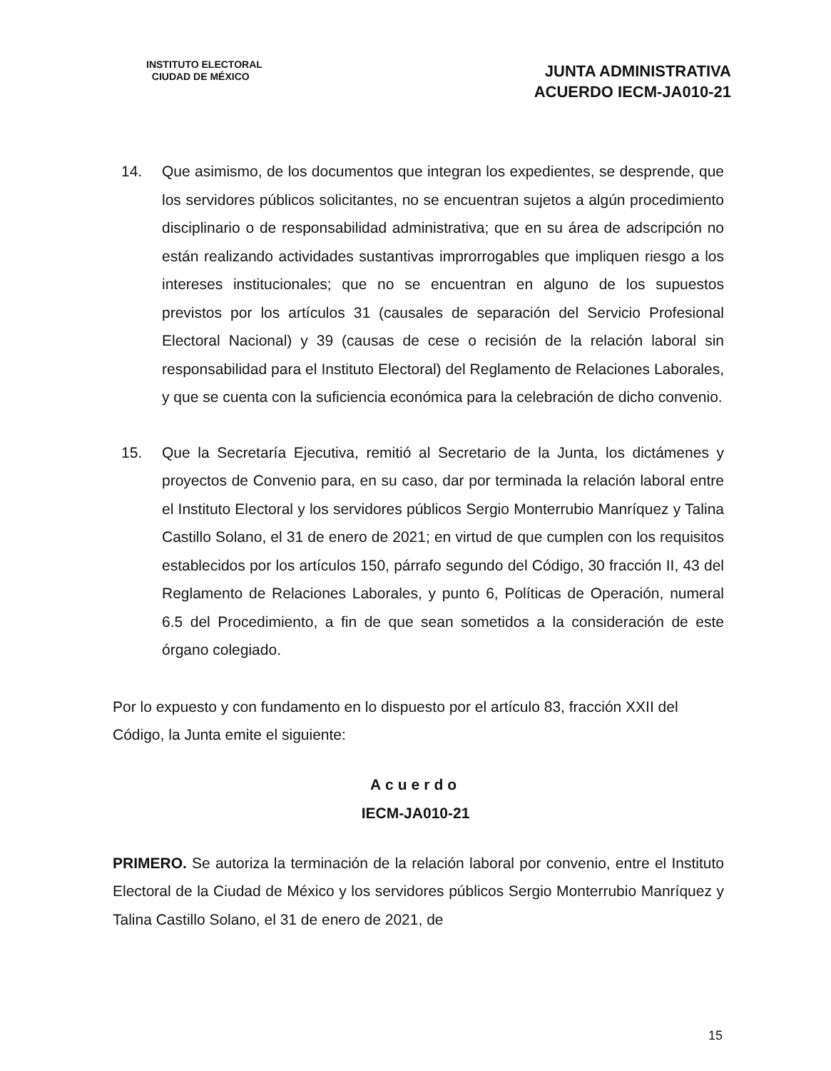INSTITUTO ELECTORAL
CIUDAD DE MÉXICO
JUNTA ADMINISTRATIVA
ACUERDO IECM-JA010-21
14. Que asimismo, de los documentos que integran los expedientes, se desprende, que los servidores públicos solicitantes, no se encuentran sujetos a algún procedimiento disciplinario o de responsabilidad administrativa; que en su área de adscripción no están realizando actividades sustantivas improrrogables que impliquen riesgo a los intereses institucionales; que no se encuentran en alguno de los supuestos previstos por los artículos 31 (causales de separación del Servicio Profesional Electoral Nacional) y 39 (causas de cese o recisión de la relación laboral sin responsabilidad para el Instituto Electoral) del Reglamento de Relaciones Laborales, y que se cuenta con la suficiencia económica para la celebración de dicho convenio.
15. Que la Secretaría Ejecutiva, remitió al Secretario de la Junta, los dictámenes y proyectos de Convenio para, en su caso, dar por terminada la relación laboral entre el Instituto Electoral y los servidores públicos Sergio Monterrubio Manríquez y Talina Castillo Solano, el 31 de enero de 2021; en virtud de que cumplen con los requisitos establecidos por los artículos 150, párrafo segundo del Código, 30 fracción II, 43 del Reglamento de Relaciones Laborales, y punto 6, Políticas de Operación, numeral 6.5 del Procedimiento, a fin de que sean sometidos a la consideración de este órgano colegiado.
Por lo expuesto y con fundamento en lo dispuesto por el artículo 83, fracción XXII del Código, la Junta emite el siguiente:
Acuerdo
IECM-JA010-21
PRIMERO. Se autoriza la terminación de la relación laboral por convenio, entre el Instituto Electoral de la Ciudad de México y los servidores públicos Sergio Monterrubio Manríquez y Talina Castillo Solano, el 31 de enero de 2021, de
15